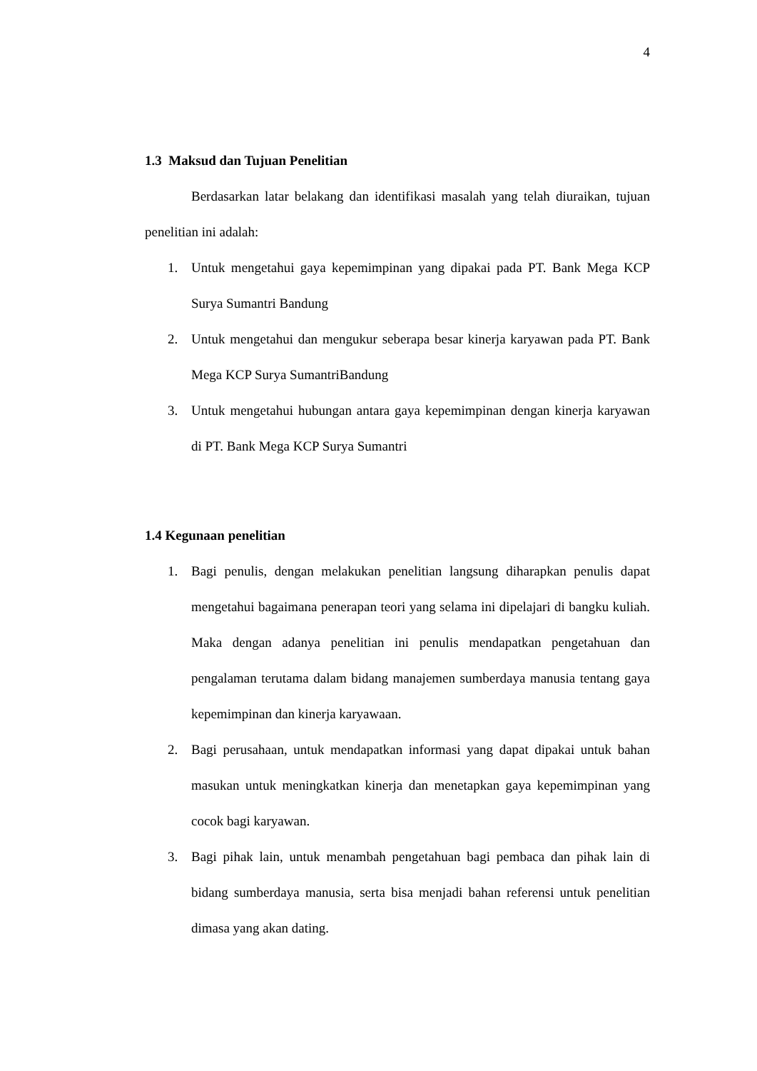4
1.3 Maksud dan Tujuan Penelitian
Berdasarkan latar belakang dan identifikasi masalah yang telah diuraikan, tujuan penelitian ini adalah:
1. Untuk mengetahui gaya kepemimpinan yang dipakai pada PT. Bank Mega KCP Surya Sumantri Bandung
2. Untuk mengetahui dan mengukur seberapa besar kinerja karyawan pada PT. Bank Mega KCP Surya SumantriBandung
3. Untuk mengetahui hubungan antara gaya kepemimpinan dengan kinerja karyawan di PT. Bank Mega KCP Surya Sumantri
1.4 Kegunaan penelitian
1. Bagi penulis, dengan melakukan penelitian langsung diharapkan penulis dapat mengetahui bagaimana penerapan teori yang selama ini dipelajari di bangku kuliah. Maka dengan adanya penelitian ini penulis mendapatkan pengetahuan dan pengalaman terutama dalam bidang manajemen sumberdaya manusia tentang gaya kepemimpinan dan kinerja karyawaan.
2. Bagi perusahaan, untuk mendapatkan informasi yang dapat dipakai untuk bahan masukan untuk meningkatkan kinerja dan menetapkan gaya kepemimpinan yang cocok bagi karyawan.
3. Bagi pihak lain, untuk menambah pengetahuan bagi pembaca dan pihak lain di bidang sumberdaya manusia, serta bisa menjadi bahan referensi untuk penelitian dimasa yang akan dating.